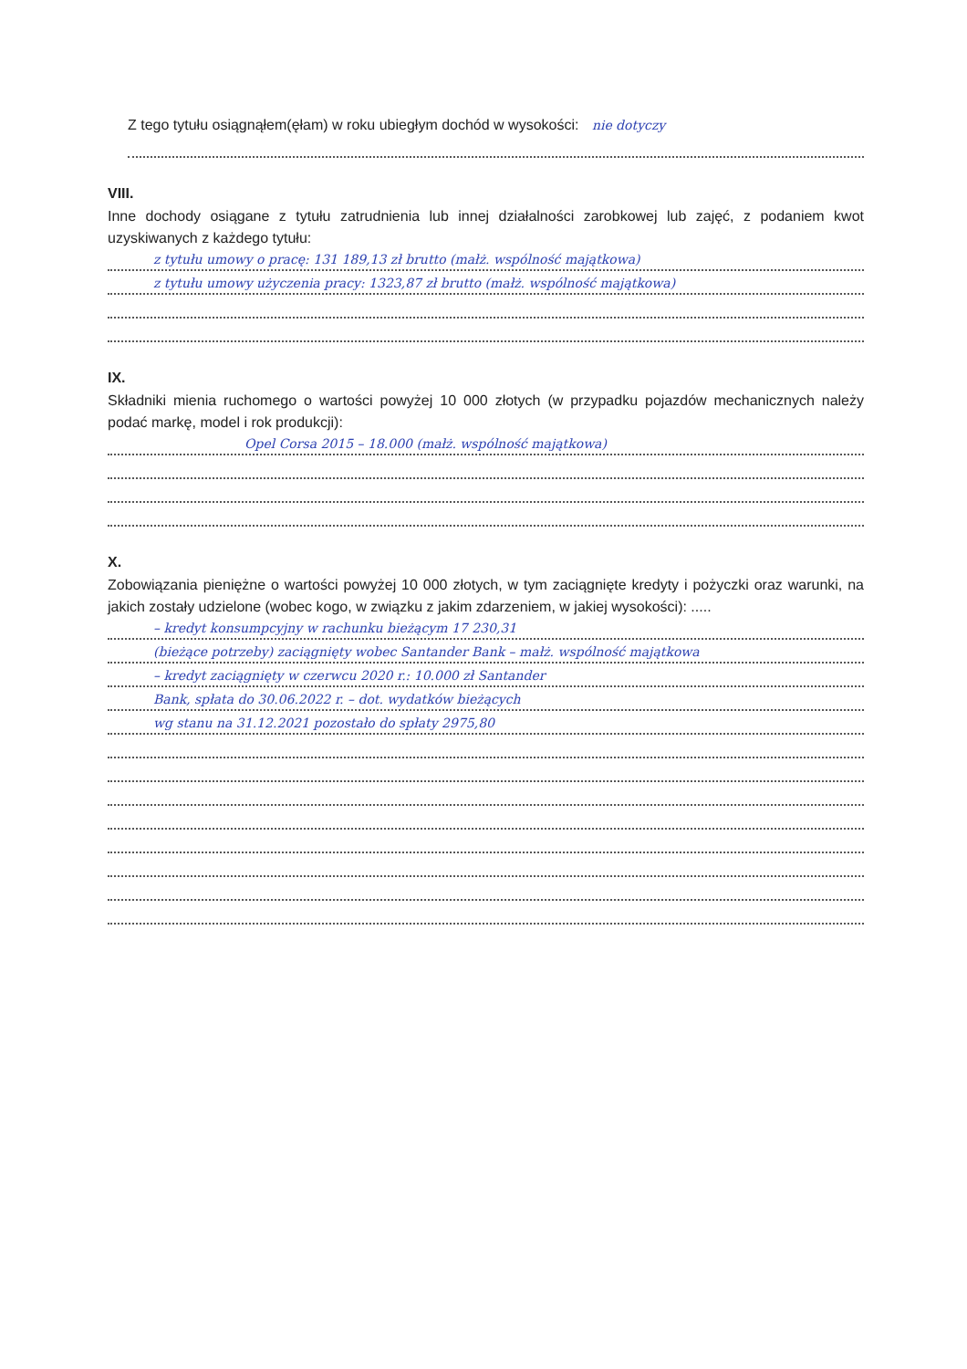Z tego tytułu osiągnąłem(ęłam) w roku ubiegłym dochód w wysokości: nie dotyczy
VIII.
Inne dochody osiągane z tytułu zatrudnienia lub innej działalności zarobkowej lub zajęć, z podaniem kwot uzyskiwanych z każdego tytułu:
z tytułu umowy o pracę: 131 189,13 zł brutto (małż. wspólność majątkowa)
z tytułu umowy użyczenia pracy: 1323,87 zł brutto (małż. wspólność majątkowa)
IX.
Składniki mienia ruchomego o wartości powyżej 10 000 złotych (w przypadku pojazdów mechanicznych należy podać markę, model i rok produkcji):
Opel Corsa 2015 – 18.000 (małż. wspólność majątkowa)
X.
Zobowiązania pieniężne o wartości powyżej 10 000 złotych, w tym zaciągnięte kredyty i pożyczki oraz warunki, na jakich zostały udzielone (wobec kogo, w związku z jakim zdarzeniem, w jakiej wysokości): .....
– kredyt konsumpcyjny w rachunku bieżącym 17 230,31
(bieżące potrzeby) zaciągnięty wobec Santander Bank – małż. wspólność majątkowa
– kredyt zaciągnięty w czerwcu 2020 r.: 10.000 zł Santander
Bank, spłata do 30.06.2022 r. – dot. wydatków bieżących
wg stanu na 31.12.2021 pozostało do spłaty 2975,80